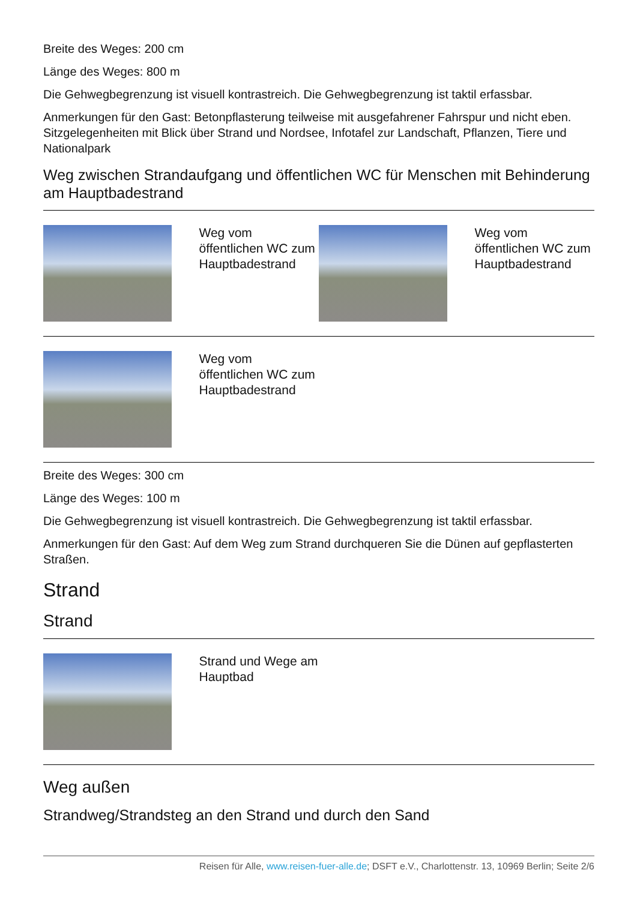Breite des Weges: 200 cm
Länge des Weges: 800 m
Die Gehwegbegrenzung ist visuell kontrastreich. Die Gehwegbegrenzung ist taktil erfassbar.
Anmerkungen für den Gast: Betonpflasterung teilweise mit ausgefahrener Fahrspur und nicht eben. Sitzgelegenheiten mit Blick über Strand und Nordsee, Infotafel zur Landschaft, Pflanzen, Tiere und Nationalpark
Weg zwischen Strandaufgang und öffentlichen WC für Menschen mit Behinderung am Hauptbadestrand
| | Weg vom öffentlichen WC zum Hauptbadestrand | | Weg vom öffentlichen WC zum Hauptbadestrand |
| | Weg vom öffentlichen WC zum Hauptbadestrand | | |
Breite des Weges: 300 cm
Länge des Weges: 100 m
Die Gehwegbegrenzung ist visuell kontrastreich. Die Gehwegbegrenzung ist taktil erfassbar.
Anmerkungen für den Gast: Auf dem Weg zum Strand durchqueren Sie die Dünen auf gepflasterten Straßen.
Strand
Strand
| | Strand und Wege am Hauptbad | | |
Weg außen
Strandweg/Strandsteg an den Strand und durch den Sand
Reisen für Alle, www.reisen-fuer-alle.de; DSFT e.V., Charlottenstr. 13, 10969 Berlin; Seite 2/6